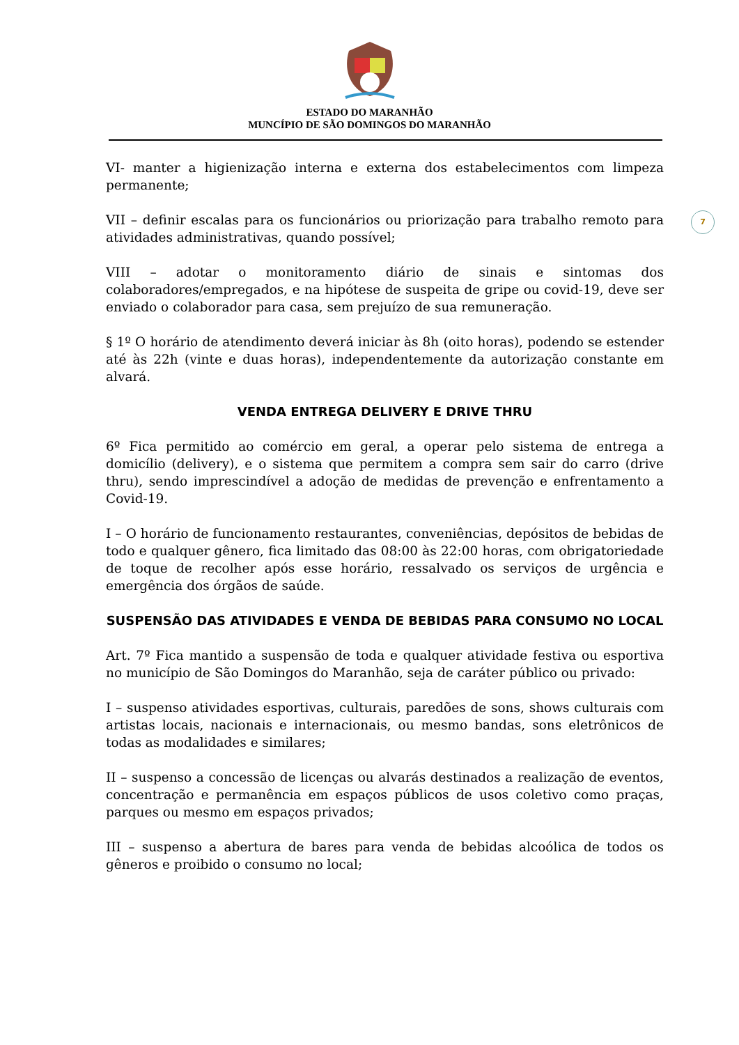ESTADO DO MARANHÃO
MUNCÍPIO DE SÃO DOMINGOS DO MARANHÃO
7
VI- manter a higienização interna e externa dos estabelecimentos com limpeza permanente;
VII – definir escalas para os funcionários ou priorização para trabalho remoto para atividades administrativas, quando possível;
VIII – adotar o monitoramento diário de sinais e sintomas dos colaboradores/empregados, e na hipótese de suspeita de gripe ou covid-19, deve ser enviado o colaborador para casa, sem prejuízo de sua remuneração.
§ 1º O horário de atendimento deverá iniciar às 8h (oito horas), podendo se estender até às 22h (vinte e duas horas), independentemente da autorização constante em alvará.
VENDA ENTREGA DELIVERY E DRIVE THRU
6º Fica permitido ao comércio em geral, a operar pelo sistema de entrega a domicílio (delivery), e o sistema que permitem a compra sem sair do carro (drive thru), sendo imprescindível a adoção de medidas de prevenção e enfrentamento a Covid-19.
I – O horário de funcionamento restaurantes, conveniências, depósitos de bebidas de todo e qualquer gênero, fica limitado das 08:00 às 22:00 horas, com obrigatoriedade de toque de recolher após esse horário, ressalvado os serviços de urgência e emergência dos órgãos de saúde.
SUSPENSÃO DAS ATIVIDADES E VENDA DE BEBIDAS PARA CONSUMO NO LOCAL
Art. 7º Fica mantido a suspensão de toda e qualquer atividade festiva ou esportiva no município de São Domingos do Maranhão, seja de caráter público ou privado:
I – suspenso atividades esportivas, culturais, paredões de sons, shows culturais com artistas locais, nacionais e internacionais, ou mesmo bandas, sons eletrônicos de todas as modalidades e similares;
II – suspenso a concessão de licenças ou alvarás destinados a realização de eventos, concentração e permanência em espaços públicos de usos coletivo como praças, parques ou mesmo em espaços privados;
III – suspenso a abertura de bares para venda de bebidas alcoólica de todos os gêneros e proibido o consumo no local;